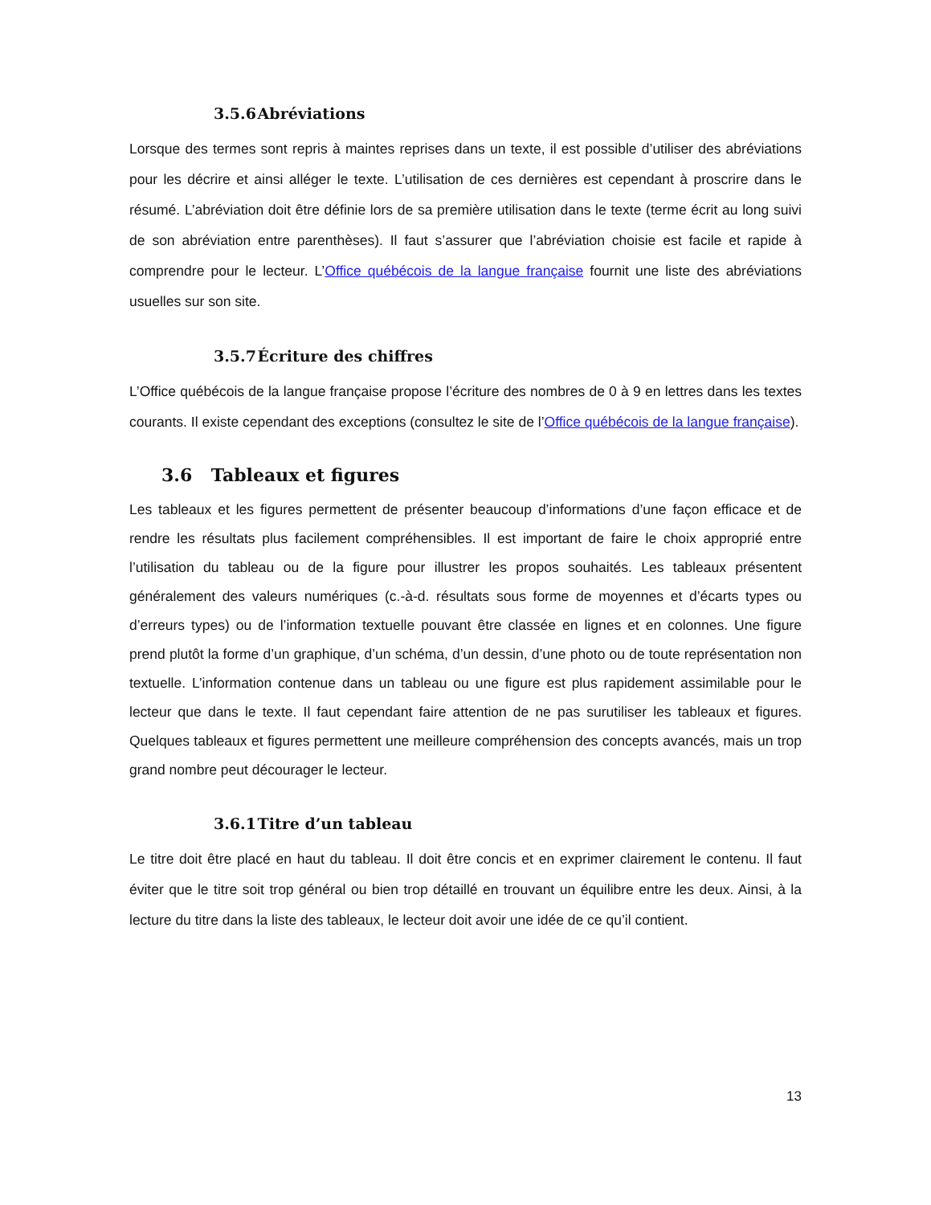3.5.6 Abréviations
Lorsque des termes sont repris à maintes reprises dans un texte, il est possible d’utiliser des abréviations pour les décrire et ainsi alléger le texte. L’utilisation de ces dernières est cependant à proscrire dans le résumé. L’abréviation doit être définie lors de sa première utilisation dans le texte (terme écrit au long suivi de son abréviation entre parenthèses). Il faut s’assurer que l’abréviation choisie est facile et rapide à comprendre pour le lecteur. L’Office québécois de la langue française fournit une liste des abréviations usuelles sur son site.
3.5.7 Écriture des chiffres
L’Office québécois de la langue française propose l’écriture des nombres de 0 à 9 en lettres dans les textes courants. Il existe cependant des exceptions (consultez le site de l’Office québécois de la langue française).
3.6 Tableaux et figures
Les tableaux et les figures permettent de présenter beaucoup d’informations d’une façon efficace et de rendre les résultats plus facilement compréhensibles. Il est important de faire le choix approprié entre l’utilisation du tableau ou de la figure pour illustrer les propos souhaités. Les tableaux présentent généralement des valeurs numériques (c.-à-d. résultats sous forme de moyennes et d’écarts types ou d’erreurs types) ou de l’information textuelle pouvant être classée en lignes et en colonnes. Une figure prend plutôt la forme d’un graphique, d’un schéma, d’un dessin, d’une photo ou de toute représentation non textuelle. L’information contenue dans un tableau ou une figure est plus rapidement assimilable pour le lecteur que dans le texte. Il faut cependant faire attention de ne pas surutiliser les tableaux et figures. Quelques tableaux et figures permettent une meilleure compréhension des concepts avancés, mais un trop grand nombre peut décourager le lecteur.
3.6.1 Titre d’un tableau
Le titre doit être placé en haut du tableau. Il doit être concis et en exprimer clairement le contenu. Il faut éviter que le titre soit trop général ou bien trop détaillé en trouvant un équilibre entre les deux. Ainsi, à la lecture du titre dans la liste des tableaux, le lecteur doit avoir une idée de ce qu’il contient.
13